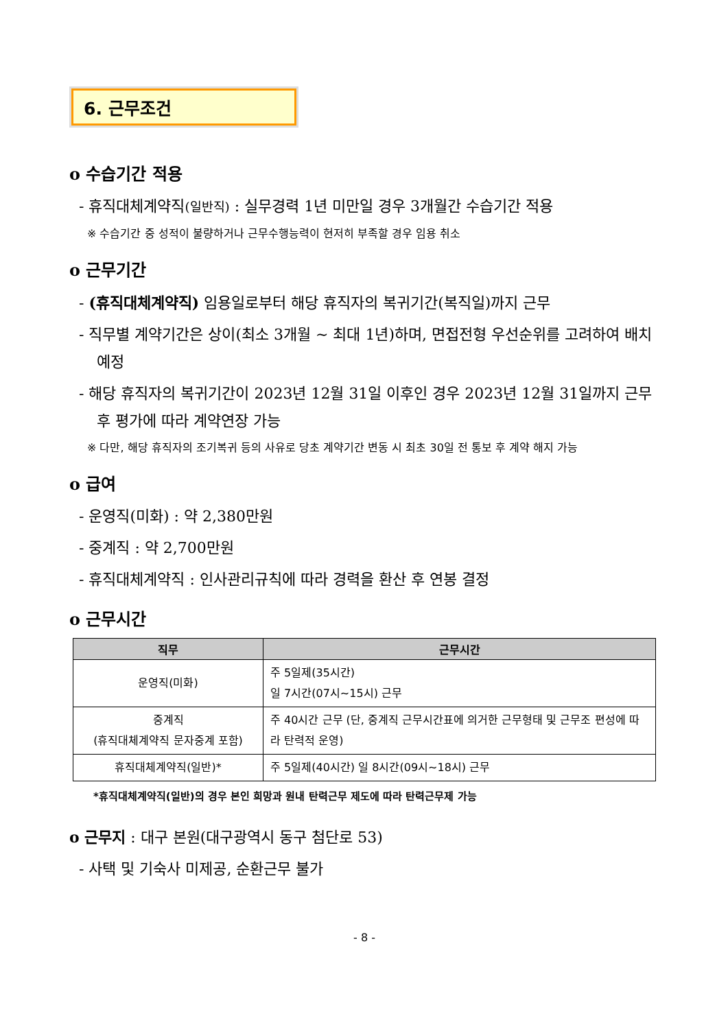6. 근무조건
o 수습기간 적용
- 휴직대체계약직(일반직) : 실무경력 1년 미만일 경우 3개월간 수습기간 적용
※ 수습기간 중 성적이 불량하거나 근무수행능력이 현저히 부족할 경우 임용 취소
o 근무기간
- (휴직대체계약직) 임용일로부터 해당 휴직자의 복귀기간(복직일)까지 근무
- 직무별 계약기간은 상이(최소 3개월 ~ 최대 1년)하며, 면접전형 우선순위를 고려하여 배치 예정
- 해당 휴직자의 복귀기간이 2023년 12월 31일 이후인 경우 2023년 12월 31일까지 근무 후 평가에 따라 계약연장 가능
※ 다만, 해당 휴직자의 조기복귀 등의 사유로 당초 계약기간 변동 시 최초 30일 전 통보 후 계약 해지 가능
o 급여
- 운영직(미화) : 약 2,380만원
- 중계직 : 약 2,700만원
- 휴직대체계약직 : 인사관리규칙에 따라 경력을 환산 후 연봉 결정
o 근무시간
| 직무 | 근무시간 |
| --- | --- |
| 운영직(미화) | 주 5일제(35시간) 일 7시간(07시~15시) 근무 |
| 중계직 (휴직대체계약직 문자중계 포함) | 주 40시간 근무 (단, 중계직 근무시간표에 의거한 근무형태 및 근무조 편성에 따라 탄력적 운영) |
| 휴직대체계약직(일반)* | 주 5일제(40시간) 일 8시간(09시~18시) 근무 |
*휴직대체계약직(일반)의 경우 본인 희망과 원내 탄력근무 제도에 따라 탄력근무제 가능
o 근무지 : 대구 본원(대구광역시 동구 첨단로 53)
- 사택 및 기숙사 미제공, 순환근무 불가
- 8 -